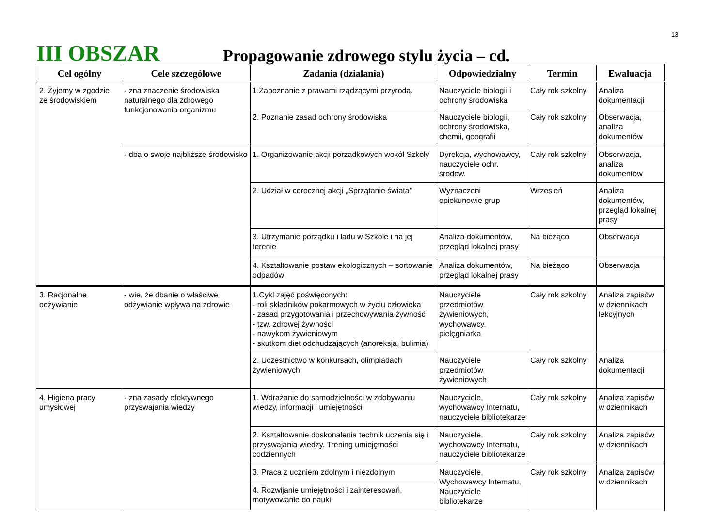13
III OBSZAR
Propagowanie zdrowego stylu życia – cd.
| Cel ogólny | Cele szczegółowe | Zadania (działania) | Odpowiedzialny | Termin | Ewaluacja |
| --- | --- | --- | --- | --- | --- |
| 2. Żyjemy w zgodzie ze środowiskiem | - zna znaczenie środowiska naturalnego dla zdrowego funkcjonowania organizmu | 1.Zapoznanie z prawami rządzącymi przyrodą. | Nauczyciele biologii i ochrony środowiska | Cały rok szkolny | Analiza dokumentacji |
| | | 2. Poznanie zasad ochrony środowiska | Nauczyciele biologii, ochrony środowiska, chemii, geografii | Cały rok szkolny | Obserwacja, analiza dokumentów |
| | - dba o swoje najbliższe środowisko | 1. Organizowanie akcji porządkowych wokół Szkoły | Dyrekcja, wychowawcy, nauczyciele ochr. środow. | Cały rok szkolny | Obserwacja, analiza dokumentów |
| | | 2. Udział w corocznej akcji „Sprzątanie świata” | Wyznaczeni opiekunowie grup | Wrzesień | Analiza dokumentów, przegląd lokalnej prasy |
| | | 3. Utrzymanie porządku i ładu w Szkole i na jej terenie | Analiza dokumentów, przegląd lokalnej prasy | Na bieżąco | Obserwacja |
| | | 4. Kształtowanie postaw ekologicznych – sortowanie odpadów | Analiza dokumentów, przegląd lokalnej prasy | Na bieżąco | Obserwacja |
| 3. Racjonalne odżywianie | - wie, że dbanie o właściwe odżywianie wpływa na zdrowie | 1.Cykl zajęć poświęconych: - roli składników pokarmowych w życiu człowieka - zasad przygotowania i przechowywania żywność - tzw. zdrowej żywności - nawykom żywieniowym - skutkom diet odchudzających (anoreksja, bulimia) | Nauczyciele przedmiotów żywieniowych, wychowawcy, pielęgniarka | Cały rok szkolny | Analiza zapisów w dziennikach lekcyjnych |
| | | 2. Uczestnictwo w konkursach, olimpiadach żywieniowych | Nauczyciele przedmiotów żywieniowych | Cały rok szkolny | Analiza dokumentacji |
| 4. Higiena pracy umysłowej | - zna zasady efektywnego przyswajania wiedzy | 1. Wdrażanie do samodzielności w zdobywaniu wiedzy, informacji i umiejętności | Nauczyciele, wychowawcy Internatu, nauczyciele bibliotekarze | Cały rok szkolny | Analiza zapisów w dziennikach |
| | | 2. Kształtowanie doskonalenia technik uczenia się i przyswajania wiedzy. Trening umiejętności codziennych | Nauczyciele, wychowawcy Internatu, nauczyciele bibliotekarze | Cały rok szkolny | Analiza zapisów w dziennikach |
| | | 3. Praca z uczniem zdolnym i niezdolnym | Nauczyciele, Wychowawcy Internatu, Nauczyciele bibliotekarze | Cały rok szkolny | Analiza zapisów w dziennikach |
| | | 4. Rozwijanie umiejętności i zainteresowań, motywowanie do nauki | | | |